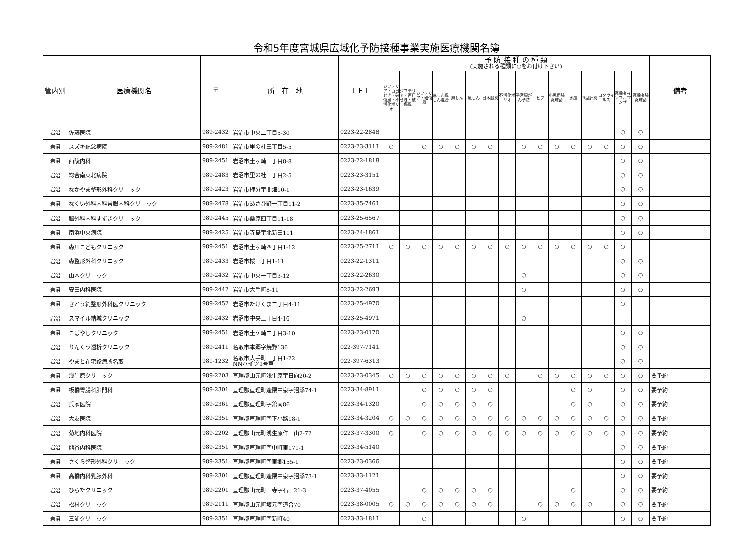令和5年度宮城県広域化予防接種事業実施医療機関名簿
| 管内別 | 医療機関名 | 〒 | 所 在 地 | ＴＥＬ | 予 防 接 種 の 種 類 (実施される種類に○をお付け下さい) | | | | | | | | | | | | | | | | 備考 |
| --- | --- | --- | --- | --- | --- | --- | --- | --- | --- | --- | --- | --- | --- | --- | --- | --- | --- | --- | --- | --- | --- |
| | | | | | ジフテリア・百日せき・破傷風・不活化ポリオ | ジフテリア・百日せき・破傷風 | ジフテリア・破傷風 | 麻しん風しん混合 | 麻しん | 風しん | 日本脳炎 | 不活化ポリオ | 子宮頸がん予防 | ヒブ | 小児用肺炎球菌 | 水痘 | B型肝炎 | ロタウイルス | 高齢者インフルエンザ | 高齢者肺炎球菌 | |
| 岩沼 | 佐藤医院 | 989-2432 | 岩沼市中央二丁目5-30 | 0223-22-2848 | | | | | | | | | | | | | | | ○ | ○ | |
| 岩沼 | スズキ記念病院 | 989-2481 | 岩沼市里の杜三丁目5-5 | 0223-23-3111 | ○ | | ○ | ○ | ○ | ○ | ○ | | ○ | ○ | ○ | ○ | ○ | ○ | ○ | ○ | |
| 岩沼 | 西陵内科 | 989-2451 | 岩沼市土ヶ崎三丁目8-8 | 0223-22-1818 | | | | | | | | | | | | | | | ○ | ○ | |
| 岩沼 | 総合南東北病院 | 989-2483 | 岩沼市里の杜一丁目2-5 | 0223-23-3151 | | | | | | | | | | | | | | | ○ | ○ | |
| 岩沼 | なかやま整形外科クリニック | 989-2423 | 岩沼市押分字間畑10-1 | 0223-23-1639 | | | | | | | | | | | | | | | ○ | ○ | |
| 岩沼 | なくい外科内科胃腸内科クリニック | 989-2478 | 岩沼市あさひ野一丁目11-2 | 0223-35-7461 | | | | | | | | | | | | | | | ○ | ○ | |
| 岩沼 | 脳外科内科すずきクリニック | 989-2445 | 岩沼市桑原四丁目11-18 | 0223-25-6567 | | | | | | | | | | | | | | | ○ | ○ | |
| 岩沼 | 南浜中央病院 | 989-2425 | 岩沼市寺島字北新田111 | 0223-24-1861 | | | | | | | | | | | | | | | ○ | ○ | |
| 岩沼 | 森川こどもクリニック | 989-2451 | 岩沼市土ヶ崎四丁目1-12 | 0223-25-2711 | ○ | ○ | ○ | ○ | ○ | ○ | ○ | ○ | ○ | ○ | ○ | ○ | ○ | ○ | ○ | | |
| 岩沼 | 森整形外科クリニック | 989-2433 | 岩沼市桜一丁目1-11 | 0223-22-1311 | | | | | | | | | | | | | | | ○ | ○ | |
| 岩沼 | 山本クリニック | 989-2432 | 岩沼市中央一丁目3-12 | 0223-22-2630 | | | | | | | | | ○ | | | | | | ○ | ○ | |
| 岩沼 | 安田内科医院 | 989-2442 | 岩沼市大手町8-11 | 0223-22-2693 | | | | | | | | | ○ | | | | | | ○ | ○ | |
| 岩沼 | さとう純整形外科医クリニック | 989-2452 | 岩沼市たけくま二丁目4-11 | 0223-25-4970 | | | | | | | | | | | | | | | ○ | | |
| 岩沼 | スマイル結城クリニック | 989-2432 | 岩沼市中央三丁目4-16 | 0223-25-4971 | | | | | | | | | ○ | | | | | | | | |
| 岩沼 | こばやしクリニック | 989-2451 | 岩沼市土ケ崎二丁目3-10 | 0223-23-0170 | | | | | | | | | | | | | | | ○ | ○ | |
| 岩沼 | りんくう透析クリニック | 989-2411 | 名取市本郷字焼野136 | 022-397-7141 | | | | | | | | | | | | | | | ○ | ○ | |
| 岩沼 | やまと在宅診療所名取 | 981-1232 | 名取市大手町一丁目1-22 NNハイツ1号室 | 022-397-6313 | | | | | | | | | | | | | | | ○ | ○ | |
| 岩沼 | 浅生原クリニック | 989-2203 | 亘理郡山元町浅生原字日向20-2 | 0223-23-0345 | ○ | ○ | ○ | ○ | ○ | ○ | ○ | ○ | | ○ | ○ | ○ | ○ | ○ | ○ | ○ | 要予約 |
| 岩沼 | 板橋胃腸科肛門科 | 989-2301 | 亘理郡亘理町逢隈中泉字沼添74-1 | 0223-34-8911 | | | ○ | ○ | ○ | ○ | ○ | | | | | ○ | ○ | | ○ | ○ | 要予約 |
| 岩沼 | 氏家医院 | 989-2361 | 亘理郡亘理町字舘南86 | 0223-34-1320 | | | ○ | ○ | ○ | ○ | ○ | | | | | ○ | ○ | | ○ | ○ | 要予約 |
| 岩沼 | 大友医院 | 989-2351 | 亘理郡亘理町字下小路18-1 | 0223-34-3204 | ○ | ○ | ○ | ○ | ○ | ○ | ○ | ○ | ○ | ○ | ○ | ○ | ○ | ○ | ○ | ○ | 要予約 |
| 岩沼 | 菊地内科医院 | 989-2202 | 亘理郡山元町浅生原作田山2-72 | 0223-37-3300 | ○ | | ○ | ○ | ○ | ○ | ○ | ○ | ○ | ○ | ○ | ○ | ○ | ○ | ○ | ○ | 要予約 |
| 岩沼 | 熊谷内科医院 | 989-2351 | 亘理郡亘理町字中町東171-1 | 0223-34-5140 | | | | | | | | | | | | | | | ○ | ○ | 要予約 |
| 岩沼 | さくら整形外科クリニック | 989-2351 | 亘理郡亘理町字東郷155-1 | 0223-23-0366 | | | | | | | | | | | | | | | ○ | ○ | 要予約 |
| 岩沼 | 高橋内科乳腺外科 | 989-2301 | 亘理郡亘理町逢隈中泉字沼添73-1 | 0223-33-1121 | | | | | | | | | | | | | | | ○ | ○ | 要予約 |
| 岩沼 | ひらたクリニック | 989-2201 | 亘理郡山元町山寺字石田21-3 | 0223-37-4055 | | | ○ | ○ | ○ | ○ | ○ | | | | | ○ | | | ○ | ○ | 要予約 |
| 岩沼 | 松村クリニック | 989-2111 | 亘理郡山元町坂元字道合70 | 0223-38-0005 | ○ | ○ | ○ | ○ | ○ | ○ | ○ | | | ○ | ○ | ○ | ○ | | ○ | ○ | 要予約 |
| 岩沼 | 三浦クリニック | 989-2351 | 亘理郡亘理町字新町40 | 0223-33-1811 | | | ○ | | | | | | ○ | | | | | | ○ | ○ | 要予約 |